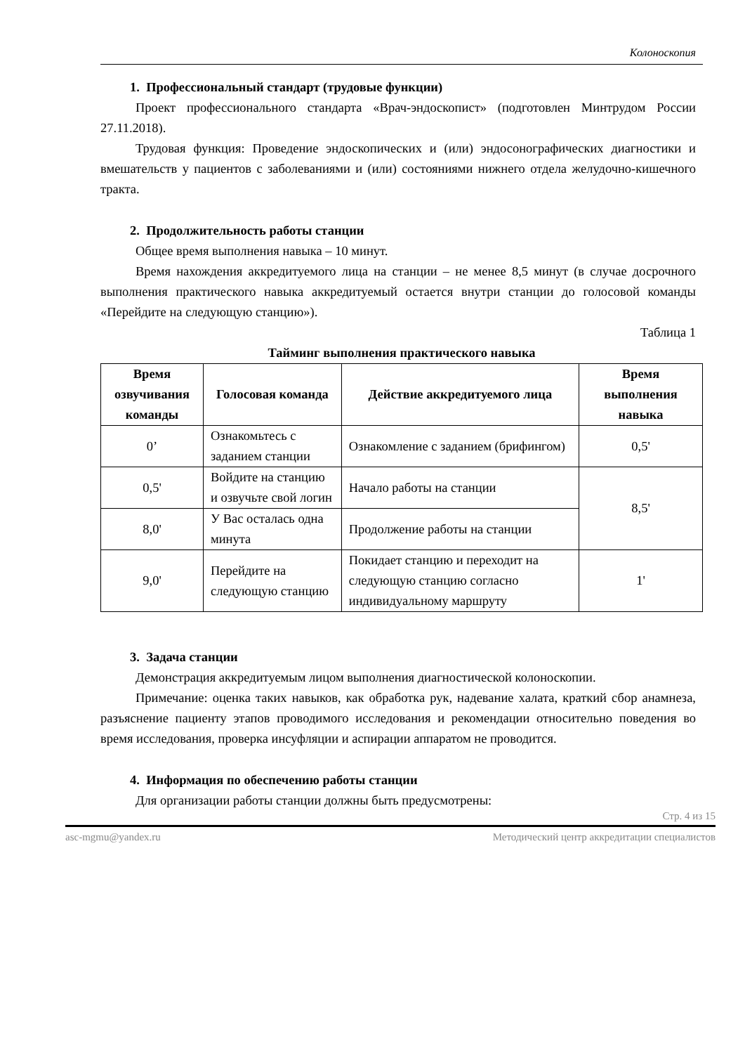Колоноскопия
1. Профессиональный стандарт (трудовые функции)
Проект профессионального стандарта «Врач-эндоскопист» (подготовлен Минтрудом России 27.11.2018).
Трудовая функция: Проведение эндоскопических и (или) эндосонографических диагностики и вмешательств у пациентов с заболеваниями и (или) состояниями нижнего отдела желудочно-кишечного тракта.
2. Продолжительность работы станции
Общее время выполнения навыка – 10 минут.
Время нахождения аккредитуемого лица на станции – не менее 8,5 минут (в случае досрочного выполнения практического навыка аккредитуемый остается внутри станции до голосовой команды «Перейдите на следующую станцию»).
Таблица 1
Тайминг выполнения практического навыка
| Время озвучивания команды | Голосовая команда | Действие аккредитуемого лица | Время выполнения навыка |
| --- | --- | --- | --- |
| 0’ | Ознакомьтесь с заданием станции | Ознакомление с заданием (брифингом) | 0,5' |
| 0,5' | Войдите на станцию и озвучьте свой логин | Начало работы на станции | 8,5' |
| 8,0' | У Вас осталась одна минута | Продолжение работы на станции | |
| 9,0' | Перейдите на следующую станцию | Покидает станцию и переходит на следующую станцию согласно индивидуальному маршруту | 1' |
3. Задача станции
Демонстрация аккредитуемым лицом выполнения диагностической колоноскопии.
Примечание: оценка таких навыков, как обработка рук, надевание халата, краткий сбор анамнеза, разъяснение пациенту этапов проводимого исследования и рекомендации относительно поведения во время исследования, проверка инсуфляции и аспирации аппаратом не проводится.
4. Информация по обеспечению работы станции
Для организации работы станции должны быть предусмотрены:
Стр. 4 из 15
asc-mgmu@yandex.ru Методический центр аккредитации специалистов